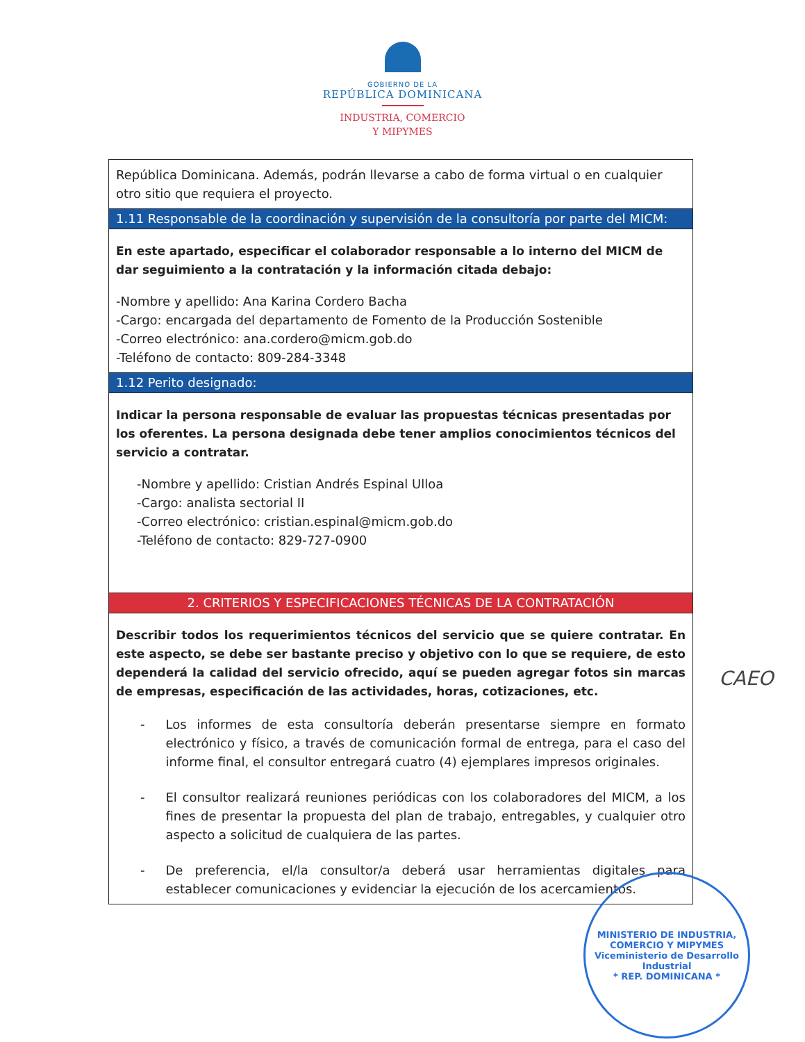GOBIERNO DE LA
REPÚBLICA DOMINICANA
INDUSTRIA, COMERCIO
Y MIPYMES
| República Dominicana. Además, podrán llevarse a cabo de forma virtual o en cualquier otro sitio que requiera el proyecto. |
| 1.11 Responsable de la coordinación y supervisión de la consultoría por parte del MICM: |
| En este apartado, especificar el colaborador responsable a lo interno del MICM de dar seguimiento a la contratación y la información citada debajo: -Nombre y apellido: Ana Karina Cordero Bacha -Cargo: encargada del departamento de Fomento de la Producción Sostenible -Correo electrónico: ana.cordero@micm.gob.do -Teléfono de contacto: 809-284-3348 |
| 1.12 Perito designado: |
| Indicar la persona responsable de evaluar las propuestas técnicas presentadas por los oferentes. La persona designada debe tener amplios conocimientos técnicos del servicio a contratar. -Nombre y apellido: Cristian Andrés Espinal Ulloa -Cargo: analista sectorial II -Correo electrónico: cristian.espinal@micm.gob.do -Teléfono de contacto: 829-727-0900 |
| 2. CRITERIOS Y ESPECIFICACIONES TÉCNICAS DE LA CONTRATACIÓN |
| Describir todos los requerimientos técnicos del servicio que se quiere contratar. En este aspecto, se debe ser bastante preciso y objetivo con lo que se requiere, de esto dependerá la calidad del servicio ofrecido, aquí se pueden agregar fotos sin marcas de empresas, especificación de las actividades, horas, cotizaciones, etc. - Los informes de esta consultoría deberán presentarse siempre en formato electrónico y físico, a través de comunicación formal de entrega, para el caso del informe final, el consultor entregará cuatro (4) ejemplares impresos originales. - El consultor realizará reuniones periódicas con los colaboradores del MICM, a los fines de presentar la propuesta del plan de trabajo, entregables, y cualquier otro aspecto a solicitud de cualquiera de las partes. - De preferencia, el/la consultor/a deberá usar herramientas digitales para establecer comunicaciones y evidenciar la ejecución de los acercamientos. |
CAEO
MINISTERIO DE INDUSTRIA, COMERCIO Y MIPYMES
Viceministerio de Desarrollo Industrial
* REP. DOMINICANA *